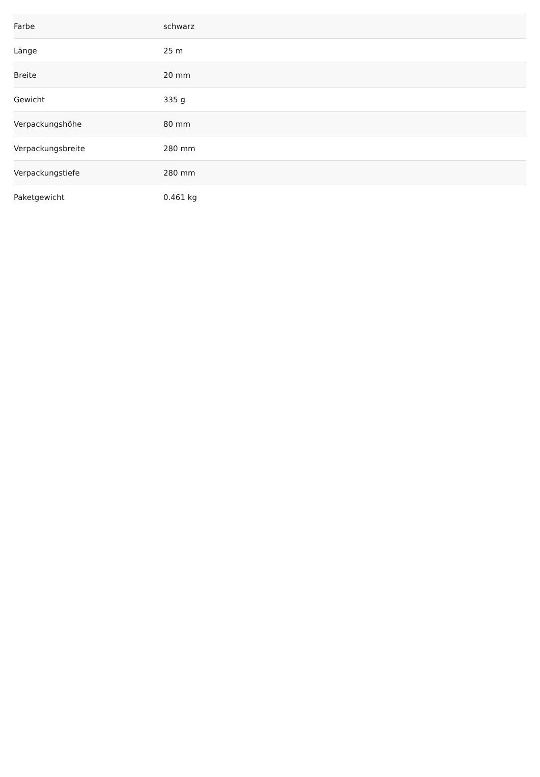| Farbe | schwarz |
| Länge | 25 m |
| Breite | 20 mm |
| Gewicht | 335 g |
| Verpackungshöhe | 80 mm |
| Verpackungsbreite | 280 mm |
| Verpackungstiefe | 280 mm |
| Paketgewicht | 0.461 kg |